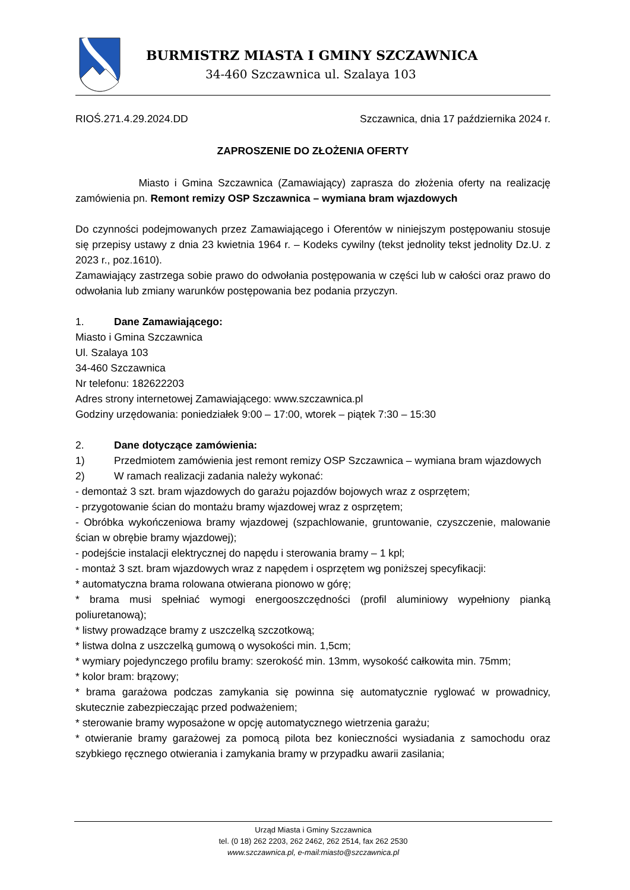BURMISTRZ MIASTA I GMINY SZCZAWNICA
34-460 Szczawnica ul. Szalaya 103
RIOŚ.271.4.29.2024.DD Szczawnica, dnia 17 października 2024 r.
ZAPROSZENIE DO ZŁOŻENIA OFERTY
Miasto i Gmina Szczawnica (Zamawiający) zaprasza do złożenia oferty na realizację zamówienia pn. Remont remizy OSP Szczawnica – wymiana bram wjazdowych
Do czynności podejmowanych przez Zamawiającego i Oferentów w niniejszym postępowaniu stosuje się przepisy ustawy z dnia 23 kwietnia 1964 r. – Kodeks cywilny (tekst jednolity tekst jednolity Dz.U. z 2023 r., poz.1610).
Zamawiający zastrzega sobie prawo do odwołania postępowania w części lub w całości oraz prawo do odwołania lub zmiany warunków postępowania bez podania przyczyn.
1. Dane Zamawiającego:
Miasto i Gmina Szczawnica
Ul. Szalaya 103
34-460 Szczawnica
Nr telefonu: 182622203
Adres strony internetowej Zamawiającego: www.szczawnica.pl
Godziny urzędowania: poniedziałek 9:00 – 17:00, wtorek – piątek 7:30 – 15:30
2. Dane dotyczące zamówienia:
1) Przedmiotem zamówienia jest remont remizy OSP Szczawnica – wymiana bram wjazdowych
2) W ramach realizacji zadania należy wykonać:
- demontaż 3 szt. bram wjazdowych do garażu pojazdów bojowych wraz z osprzętem;
- przygotowanie ścian do montażu bramy wjazdowej wraz z osprzętem;
- Obróbka wykończeniowa bramy wjazdowej (szpachlowanie, gruntowanie, czyszczenie, malowanie ścian w obrębie bramy wjazdowej);
- podejście instalacji elektrycznej do napędu i sterowania bramy – 1 kpl;
- montaż 3 szt. bram wjazdowych wraz z napędem i osprzętem wg poniższej specyfikacji:
* automatyczna brama rolowana otwierana pionowo w górę;
* brama musi spełniać wymogi energooszczędności (profil aluminiowy wypełniony pianką poliuretanową);
* listwy prowadzące bramy z uszczelką szczotkową;
* listwa dolna z uszczelką gumową o wysokości min. 1,5cm;
* wymiary pojedynczego profilu bramy: szerokość min. 13mm, wysokość całkowita min. 75mm;
* kolor bram: brązowy;
* brama garażowa podczas zamykania się powinna się automatycznie ryglować w prowadnicy, skutecznie zabezpieczając przed podważeniem;
* sterowanie bramy wyposażone w opcję automatycznego wietrzenia garażu;
* otwieranie bramy garażowej za pomocą pilota bez konieczności wysiadania z samochodu oraz szybkiego ręcznego otwierania i zamykania bramy w przypadku awarii zasilania;
Urząd Miasta i Gminy Szczawnica
tel. (0 18) 262 2203, 262 2462, 262 2514, fax 262 2530
www.szczawnica.pl, e-mail:miasto@szczawnica.pl